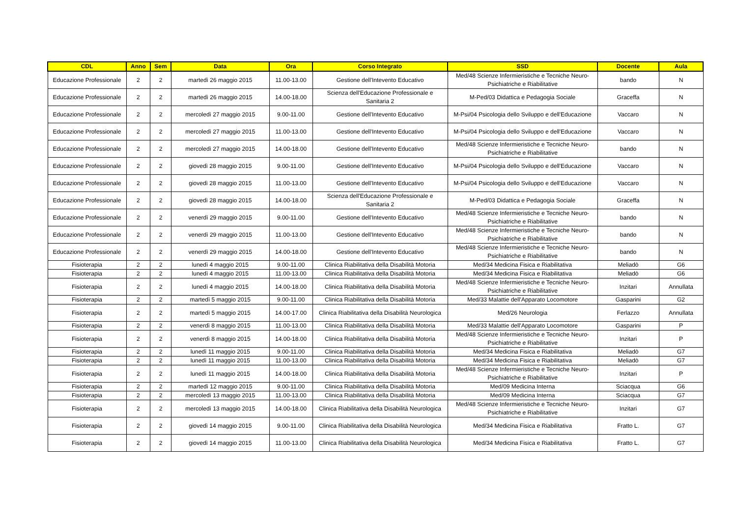| CDL | Anno | Sem | Data | Ora | Corso Integrato | SSD | Docente | Aula |
| --- | --- | --- | --- | --- | --- | --- | --- | --- |
| Educazione Professionale | 2 | 2 | martedì 26 maggio 2015 | 11.00-13.00 | Gestione dell'Intevento Educativo | Med/48 Scienze Infermieristiche e Tecniche Neuro-Psichiatriche e Riabilitative | bando | N |
| Educazione Professionale | 2 | 2 | martedì 26 maggio 2015 | 14.00-18.00 | Scienza dell'Educazione Professionale e Sanitaria 2 | M-Ped/03 Didattica e Pedagogia Sociale | Graceffa | N |
| Educazione Professionale | 2 | 2 | mercoledì 27 maggio 2015 | 9.00-11.00 | Gestione dell'Intevento Educativo | M-Psi/04 Psicologia dello Sviluppo e dell'Educazione | Vaccaro | N |
| Educazione Professionale | 2 | 2 | mercoledì 27 maggio 2015 | 11.00-13.00 | Gestione dell'Intevento Educativo | M-Psi/04 Psicologia dello Sviluppo e dell'Educazione | Vaccaro | N |
| Educazione Professionale | 2 | 2 | mercoledì 27 maggio 2015 | 14.00-18.00 | Gestione dell'Intevento Educativo | Med/48 Scienze Infermieristiche e Tecniche Neuro-Psichiatriche e Riabilitative | bando | N |
| Educazione Professionale | 2 | 2 | giovedì 28 maggio 2015 | 9.00-11.00 | Gestione dell'Intevento Educativo | M-Psi/04 Psicologia dello Sviluppo e dell'Educazione | Vaccaro | N |
| Educazione Professionale | 2 | 2 | giovedì 28 maggio 2015 | 11.00-13.00 | Gestione dell'Intevento Educativo | M-Psi/04 Psicologia dello Sviluppo e dell'Educazione | Vaccaro | N |
| Educazione Professionale | 2 | 2 | giovedì 28 maggio 2015 | 14.00-18.00 | Scienza dell'Educazione Professionale e Sanitaria 2 | M-Ped/03 Didattica e Pedagogia Sociale | Graceffa | N |
| Educazione Professionale | 2 | 2 | venerdì 29 maggio 2015 | 9.00-11.00 | Gestione dell'Intevento Educativo | Med/48 Scienze Infermieristiche e Tecniche Neuro-Psichiatriche e Riabilitative | bando | N |
| Educazione Professionale | 2 | 2 | venerdì 29 maggio 2015 | 11.00-13.00 | Gestione dell'Intevento Educativo | Med/48 Scienze Infermieristiche e Tecniche Neuro-Psichiatriche e Riabilitative | bando | N |
| Educazione Professionale | 2 | 2 | venerdì 29 maggio 2015 | 14.00-18.00 | Gestione dell'Intevento Educativo | Med/48 Scienze Infermieristiche e Tecniche Neuro-Psichiatriche e Riabilitative | bando | N |
| Fisioterapia | 2 | 2 | lunedì 4 maggio 2015 | 9.00-11.00 | Clinica Riabilitativa della Disabilità Motoria | Med/34 Medicina Fisica e Riabilitativa | Meliadò | G6 |
| Fisioterapia | 2 | 2 | lunedì 4 maggio 2015 | 11.00-13.00 | Clinica Riabilitativa della Disabilità Motoria | Med/34 Medicina Fisica e Riabilitativa | Meliadò | G6 |
| Fisioterapia | 2 | 2 | lunedì 4 maggio 2015 | 14.00-18.00 | Clinica Riabilitativa della Disabilità Motoria | Med/48 Scienze Infermieristiche e Tecniche Neuro-Psichiatriche e Riabilitative | Inzitari | Annullata |
| Fisioterapia | 2 | 2 | martedì 5 maggio 2015 | 9.00-11.00 | Clinica Riabilitativa della Disabilità Motoria | Med/33 Malattie dell'Apparato Locomotore | Gasparini | G2 |
| Fisioterapia | 2 | 2 | martedì 5 maggio 2015 | 14.00-17.00 | Clinica Riabilitativa della Disabilità Neurologica | Med/26 Neurologia | Ferlazzo | Annullata |
| Fisioterapia | 2 | 2 | venerdì 8 maggio 2015 | 11.00-13.00 | Clinica Riabilitativa della Disabilità Motoria | Med/33 Malattie dell'Apparato Locomotore | Gasparini | P |
| Fisioterapia | 2 | 2 | venerdì 8 maggio 2015 | 14.00-18.00 | Clinica Riabilitativa della Disabilità Motoria | Med/48 Scienze Infermieristiche e Tecniche Neuro-Psichiatriche e Riabilitative | Inzitari | P |
| Fisioterapia | 2 | 2 | lunedì 11 maggio 2015 | 9.00-11.00 | Clinica Riabilitativa della Disabilità Motoria | Med/34 Medicina Fisica e Riabilitativa | Meliadò | G7 |
| Fisioterapia | 2 | 2 | lunedì 11 maggio 2015 | 11.00-13.00 | Clinica Riabilitativa della Disabilità Motoria | Med/34 Medicina Fisica e Riabilitativa | Meliadò | G7 |
| Fisioterapia | 2 | 2 | lunedì 11 maggio 2015 | 14.00-18.00 | Clinica Riabilitativa della Disabilità Motoria | Med/48 Scienze Infermieristiche e Tecniche Neuro-Psichiatriche e Riabilitative | Inzitari | P |
| Fisioterapia | 2 | 2 | martedì 12 maggio 2015 | 9.00-11.00 | Clinica Riabilitativa della Disabilità Motoria | Med/09 Medicina Interna | Sciacqua | G6 |
| Fisioterapia | 2 | 2 | mercoledì 13 maggio 2015 | 11.00-13.00 | Clinica Riabilitativa della Disabilità Motoria | Med/09 Medicina Interna | Sciacqua | G7 |
| Fisioterapia | 2 | 2 | mercoledì 13 maggio 2015 | 14.00-18.00 | Clinica Riabilitativa della Disabilità Neurologica | Med/48 Scienze Infermieristiche e Tecniche Neuro-Psichiatriche e Riabilitative | Inzitari | G7 |
| Fisioterapia | 2 | 2 | giovedì 14 maggio 2015 | 9.00-11.00 | Clinica Riabilitativa della Disabilità Neurologica | Med/34 Medicina Fisica e Riabilitativa | Fratto L. | G7 |
| Fisioterapia | 2 | 2 | giovedì 14 maggio 2015 | 11.00-13.00 | Clinica Riabilitativa della Disabilità Neurologica | Med/34 Medicina Fisica e Riabilitativa | Fratto L. | G7 |